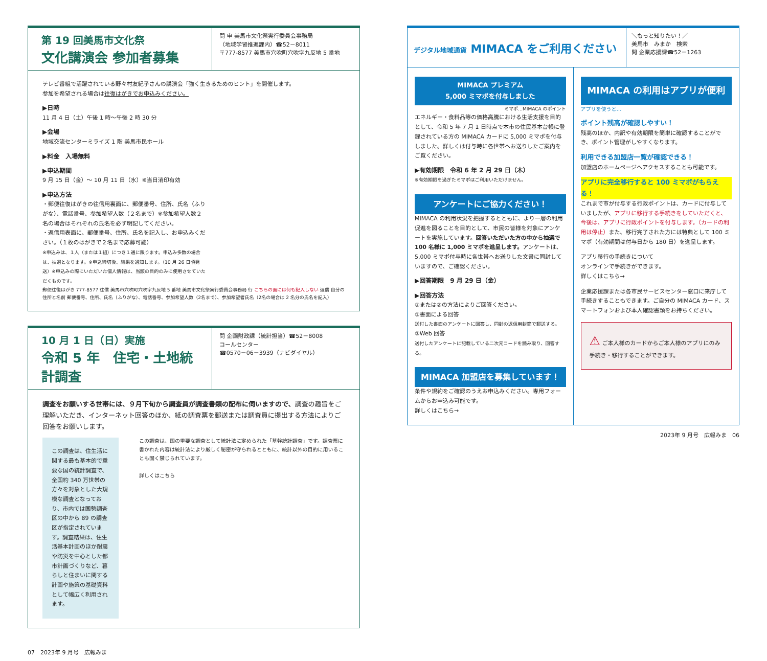第 19 回美馬市文化祭
文化講演会 参加者募集
問 申 美馬市文化祭実行委員会事務局
（地域学習推進課内）☎52－8011
〒777-8577 美馬市穴吹町穴吹字九反地 5 番地
テレビ番組で活躍されている野々村友紀子さんの講演会「強く生きるためのヒント」を開催します。
参加を希望される場合は往復はがきでお申込みください。
▶日時
11 月 4 日（土）午後 1 時～午後 2 時 30 分
▶会場
地域交流センターミライズ 1 階 美馬市民ホール
▶料金　入場無料
▶申込期間
9 月 15 日（金）～ 10 月 11 日（水）※当日消印有効
▶申込方法
・郵便往復はがきの往信用裏面に、郵便番号、住所、氏名（ふりがな）、電話番号、参加希望人数（２名まで）※参加希望人数２名の場合はそれぞれの氏名を必ず明記してください。
・返信用表面に、郵便番号、住所、氏名を記入し、お申込みください。（１枚のはがきで２名まで応募可能）
※申込みは、１人（または１組）につき１通に限ります。申込み多数の場合は、抽選となります。※申込締切後、結果を通知します。（10 月 26 日頃発送）※申込みの際にいただいた個人情報は、当該の目的のみに使用させていただくものです。
郵便往復はがき 777-8577 往信 美馬市穴吹町穴吹字九反地 5 番地 美馬市文化祭実行委員会事務局 行 こちらの面には何も記入しない 返信 自分の住所と名前 郵便番号、住所、氏名（ふりがな）、電話番号、参加希望人数（2名まで）、参加希望者氏名（2名の場合は 2 名分の氏名を記入）
10 月 1 日（日）実施
令和 5 年　住宅・土地統計調査
問 企画財政課（統計担当）☎52－8008
コールセンター
☎0570－06－3939（ナビダイヤル）
調査をお願いする世帯には、９月下旬から調査員が調査書類の配布に伺いますので、調査の趣旨をご理解いただき、インターネット回答のほか、紙の調査票を郵送または調査員に提出する方法によりご回答をお願いします。
この調査は、住生活に関する最も基本的で重要な国の統計調査で、全国約 340 万世帯の方々を対象とした大規模な調査となっており、市内では国勢調査区の中から 89 の調査区が指定されています。調査結果は、住生活基本計画のほか耐震や防災を中心とした都市計画づくりなど、暮らしと住まいに関する計画や施策の基礎資料として幅広く利用されます。
この調査は、国の重要な調査として統計法に定められた「基幹統計調査」です。調査票に書かれた内容は統計法により厳しく秘密が守られるとともに、統計以外の目的に用いることも固く禁じられています。
詳しくはこちら
07　2023年 9 月号　広報みま
デジタル地域通貨 MIMACA をご利用ください
＼もっと知りたい！／
美馬市　みまか　検索
問 企業応援課☎52－1263
MIMACA プレミアム
5,000 ミマポを付与しました
ミマポ…MIMACA のポイント
エネルギー・食料品等の価格高騰における生活支援を目的として、令和 5 年 7 月 1 日時点で本市の住民基本台帳に登録されている方の MIMACA カードに 5,000 ミマポを付与しました。詳しくは付与時に各世帯へお送りしたご案内をご覧ください。
▶有効期限　令和 6 年 2 月 29 日（木）
※有効期限を過ぎたミマポはご利用いただけません。
アンケートにご協力ください！
MIMACA の利用状況を把握するとともに、より一層の利用促進を図ることを目的として、市民の皆様を対象にアンケートを実施しています。回答いただいた方の中から抽選で 100 名様に 1,000 ミマポを進呈します。アンケートは、5,000 ミマポ付与時に各世帯へお送りした文書に同封していますので、ご確認ください。
▶回答期限　9 月 29 日（金）
▶回答方法
①または②の方法によりご回答ください。
①書面による回答
送付した書面のアンケートに回答し、同封の返信用封筒で郵送する。
②Web 回答
送付したアンケートに記載している二次元コードを読み取り、回答する。
MIMACA 加盟店を募集しています！
条件や規約をご確認のうえお申込みください。専用フォームからお申込み可能です。
詳しくはこちら→
MIMACA の利用はアプリが便利
アプリを使うと…
ポイント残高が確認しやすい！
残高のほか、内訳や有効期限を簡単に確認することができ、ポイント管理がしやすくなります。
利用できる加盟店一覧が確認できる！
加盟店のホームページへアクセスすることも可能です。
アプリに完全移行すると 100 ミマポがもらえる！
これまで市が付与する行政ポイントは、カードに付与していましたが、アプリに移行する手続きをしていただくと、今後は、アプリに行政ポイントを付与します。（カードの利用は停止）また、移行完了された方には特典として 100 ミマポ（有効期間は付与日から 180 日）を進呈します。
アプリ移行の手続きについて
オンラインで手続きができます。
詳しくはこちら→
企業応援課または各市民サービスセンター窓口に来庁して手続きすることもできます。ご自分の MIMACA カード、スマートフォンおよび本人確認書類をお持ちください。
⚠ ご本人様のカードからご本人様のアプリにのみ手続き・移行することができます。
2023年 9 月号　広報みま　06